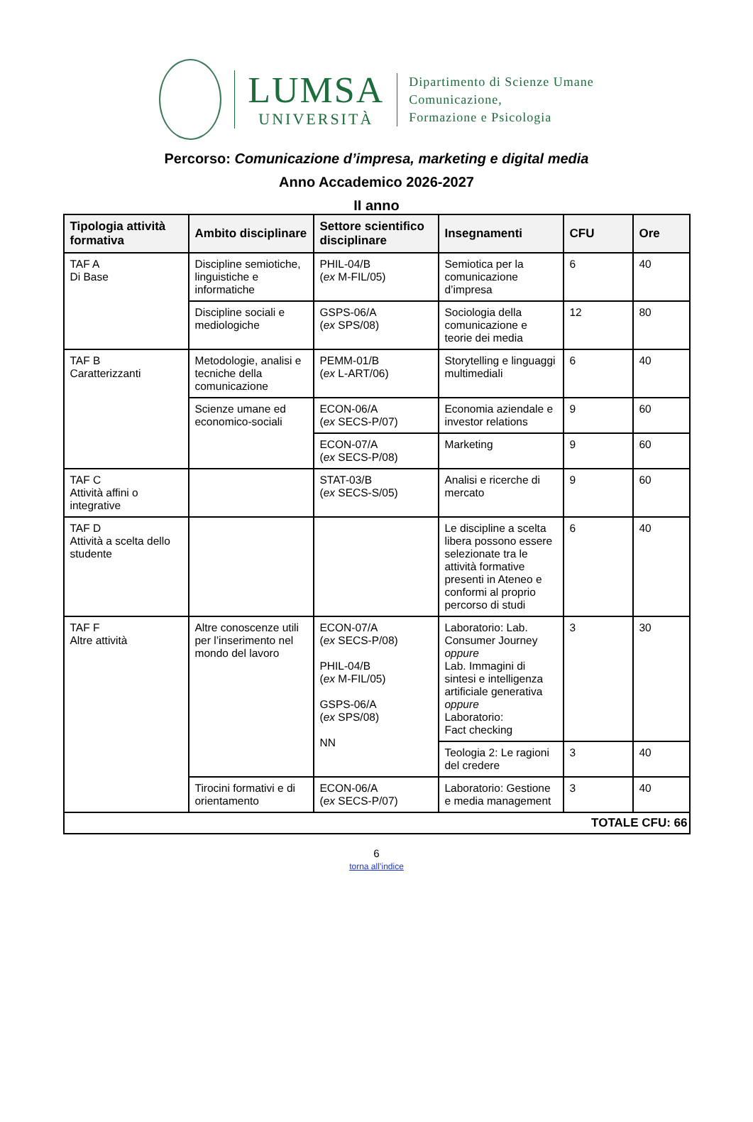LUMSA
UNIVERSITÀ
Dipartimento di Scienze Umane
Comunicazione,
Formazione e Psicologia
Percorso: Comunicazione d’impresa, marketing e digital media
Anno Accademico 2026-2027
II anno
| Tipologia attività formativa | Ambito disciplinare | Settore scientifico disciplinare | Insegnamenti | CFU | Ore |
| --- | --- | --- | --- | --- | --- |
| TAF A Di Base | Discipline semiotiche, linguistiche e informatiche | PHIL-04/B ( ex M-FIL/05) | Semiotica per la comunicazione d’impresa | 6 | 40 |
| | Discipline sociali e mediologiche | GSPS-06/A ( ex SPS/08) | Sociologia della comunicazione e teorie dei media | 12 | 80 |
| TAF B Caratterizzanti | Metodologie, analisi e tecniche della comunicazione | PEMM-01/B ( ex L-ART/06) | Storytelling e linguaggi multimediali | 6 | 40 |
| | Scienze umane ed economico-sociali | ECON-06/A ( ex SECS-P/07) | Economia aziendale e investor relations | 9 | 60 |
| | | ECON-07/A ( ex SECS-P/08) | Marketing | 9 | 60 |
| TAF C Attività affini o integrative | | STAT-03/B ( ex SECS-S/05) | Analisi e ricerche di mercato | 9 | 60 |
| TAF D Attività a scelta dello studente | | | Le discipline a scelta libera possono essere selezionate tra le attività formative presenti in Ateneo e conformi al proprio percorso di studi | 6 | 40 |
| TAF F Altre attività | Altre conoscenze utili per l’inserimento nel mondo del lavoro | ECON-07/A ( ex SECS-P/08) PHIL-04/B ( ex M-FIL/05) GSPS-06/A ( ex SPS/08) NN | Laboratorio: Lab. Consumer Journey oppure Lab. Immagini di sintesi e intelligenza artificiale generativa oppure Laboratorio: Fact checking | 3 | 30 |
| | | | Teologia 2: Le ragioni del credere | 3 | 40 |
| | Tirocini formativi e di orientamento | ECON-06/A ( ex SECS-P/07) | Laboratorio: Gestione e media management | 3 | 40 |
| TOTALE CFU: 66 | | | | | |
6
torna all’indice